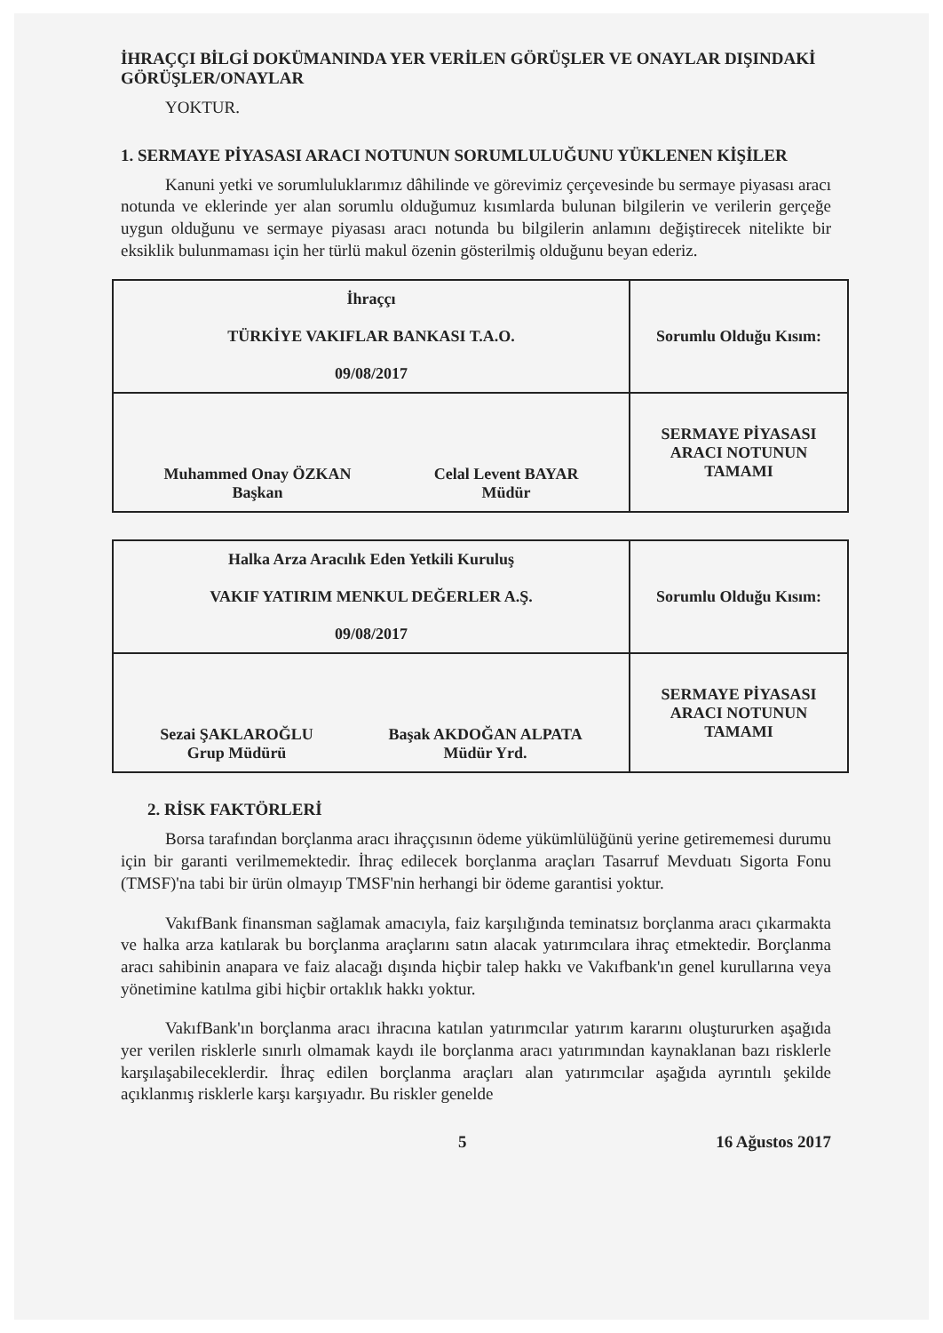İHRAÇÇI BİLGİ DOKÜMANINDA YER VERİLEN GÖRÜŞLER VE ONAYLAR DIŞINDAKİ GÖRÜŞLER/ONAYLAR
YOKTUR.
1. SERMAYE PİYASASI ARACI NOTUNUN SORUMLULUĞUNU YÜKLENEN KİŞİLER
Kanuni yetki ve sorumluluklarımız dâhilinde ve görevimiz çerçevesinde bu sermaye piyasası aracı notunda ve eklerinde yer alan sorumlu olduğumuz kısımlarda bulunan bilgilerin ve verilerin gerçeğe uygun olduğunu ve sermaye piyasası aracı notunda bu bilgilerin anlamını değiştirecek nitelikte bir eksiklik bulunmaması için her türlü makul özenin gösterilmiş olduğunu beyan ederiz.
| İhraççı TÜRKİYE VAKIFLAR BANKASI T.A.O. 09/08/2017 | Sorumlu Olduğu Kısım: |
| Muhammed Onay ÖZKAN Başkan Celal Levent BAYAR Müdür | SERMAYE PİYASASI ARACI NOTUNUN TAMAMI |
| Halka Arza Aracılık Eden Yetkili Kuruluş VAKIF YATIRIM MENKUL DEĞERLER A.Ş. 09/08/2017 | Sorumlu Olduğu Kısım: |
| Sezai ŞAKLAROĞLU Grup Müdürü Başak AKDOĞAN ALPATA Müdür Yrd. | SERMAYE PİYASASI ARACI NOTUNUN TAMAMI |
2. RİSK FAKTÖRLERİ
Borsa tarafından borçlanma aracı ihraççısının ödeme yükümlülüğünü yerine getirememesi durumu için bir garanti verilmemektedir. İhraç edilecek borçlanma araçları Tasarruf Mevduatı Sigorta Fonu (TMSF)'na tabi bir ürün olmayıp TMSF'nin herhangi bir ödeme garantisi yoktur.
VakıfBank finansman sağlamak amacıyla, faiz karşılığında teminatsız borçlanma aracı çıkarmakta ve halka arza katılarak bu borçlanma araçlarını satın alacak yatırımcılara ihraç etmektedir. Borçlanma aracı sahibinin anapara ve faiz alacağı dışında hiçbir talep hakkı ve Vakıfbank'ın genel kurullarına veya yönetimine katılma gibi hiçbir ortaklık hakkı yoktur.
VakıfBank'ın borçlanma aracı ihracına katılan yatırımcılar yatırım kararını oluştururken aşağıda yer verilen risklerle sınırlı olmamak kaydı ile borçlanma aracı yatırımından kaynaklanan bazı risklerle karşılaşabileceklerdir. İhraç edilen borçlanma araçları alan yatırımcılar aşağıda ayrıntılı şekilde açıklanmış risklerle karşı karşıyadır. Bu riskler genelde
5 16 Ağustos 2017